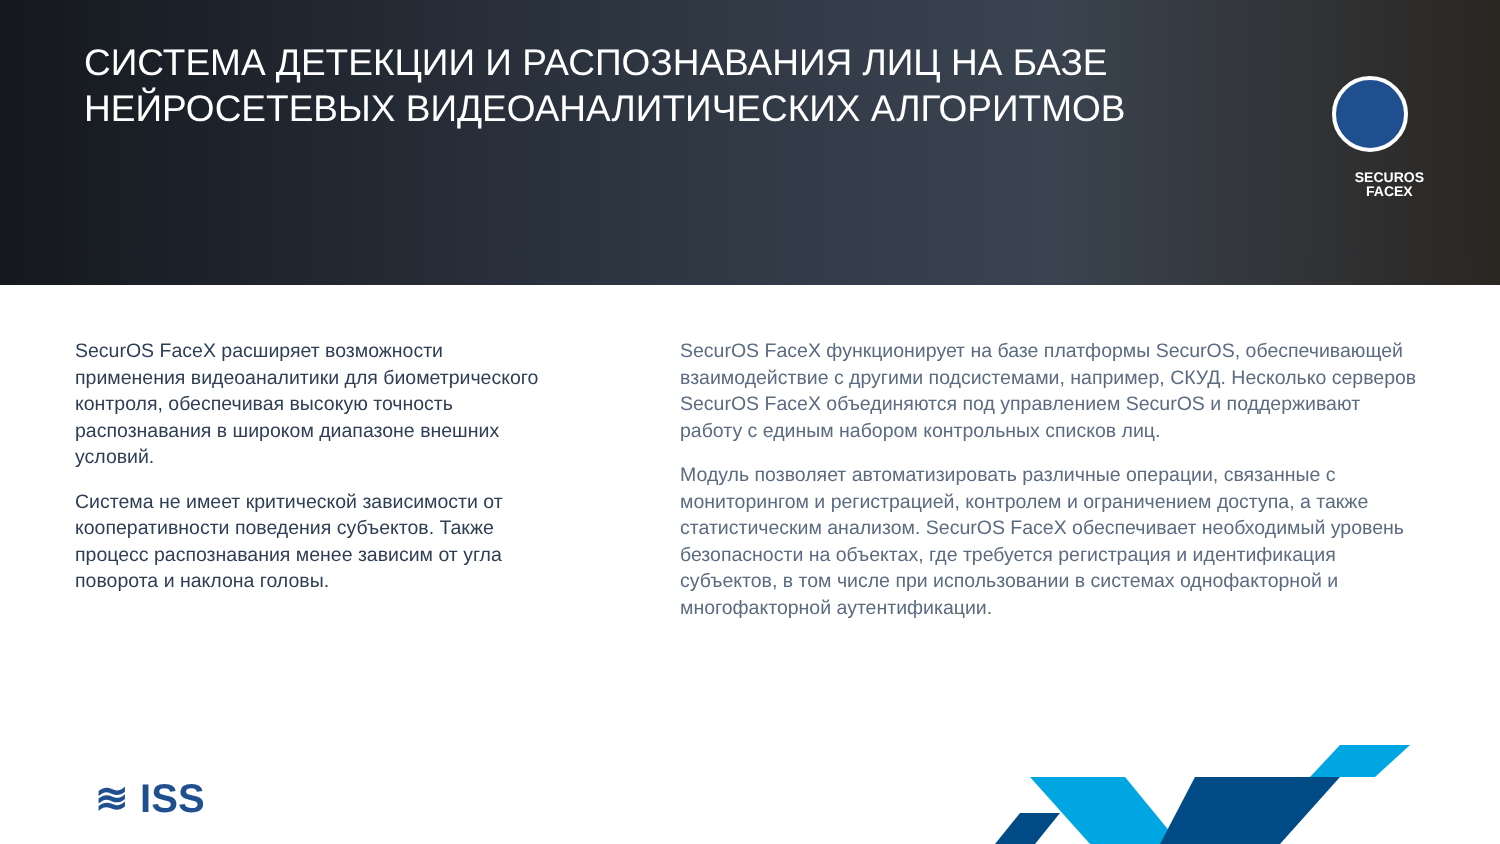СИСТЕМА ДЕТЕКЦИИ И РАСПОЗНАВАНИЯ ЛИЦ НА БАЗЕ
НЕЙРОСЕТЕВЫХ ВИДЕОАНАЛИТИЧЕСКИХ АЛГОРИТМОВ
SECUROS
FACEX
SecurOS FaceX расширяет возможности применения видеоаналитики для биометрического контроля, обеспечивая высокую точность распознавания в широком диапазоне внешних условий.
Система не имеет критической зависимости от кооперативности поведения субъектов. Также процесс распознавания менее зависим от угла поворота и наклона головы.
SecurOS FaceX функционирует на базе платформы SecurOS, обеспечивающей взаимодействие с другими подсистемами, например, СКУД. Несколько серверов SecurOS FaceX объединяются под управлением SecurOS и поддерживают работу с единым набором контрольных списков лиц.
Модуль позволяет автоматизировать различные операции, связанные с мониторингом и регистрацией, контролем и ограничением доступа, а также статистическим анализом. SecurOS FaceX обеспечивает необходимый уровень безопасности на объектах, где требуется регистрация и идентификация субъектов, в том числе при использовании в системах однофакторной и многофакторной аутентификации.
≋ ISS